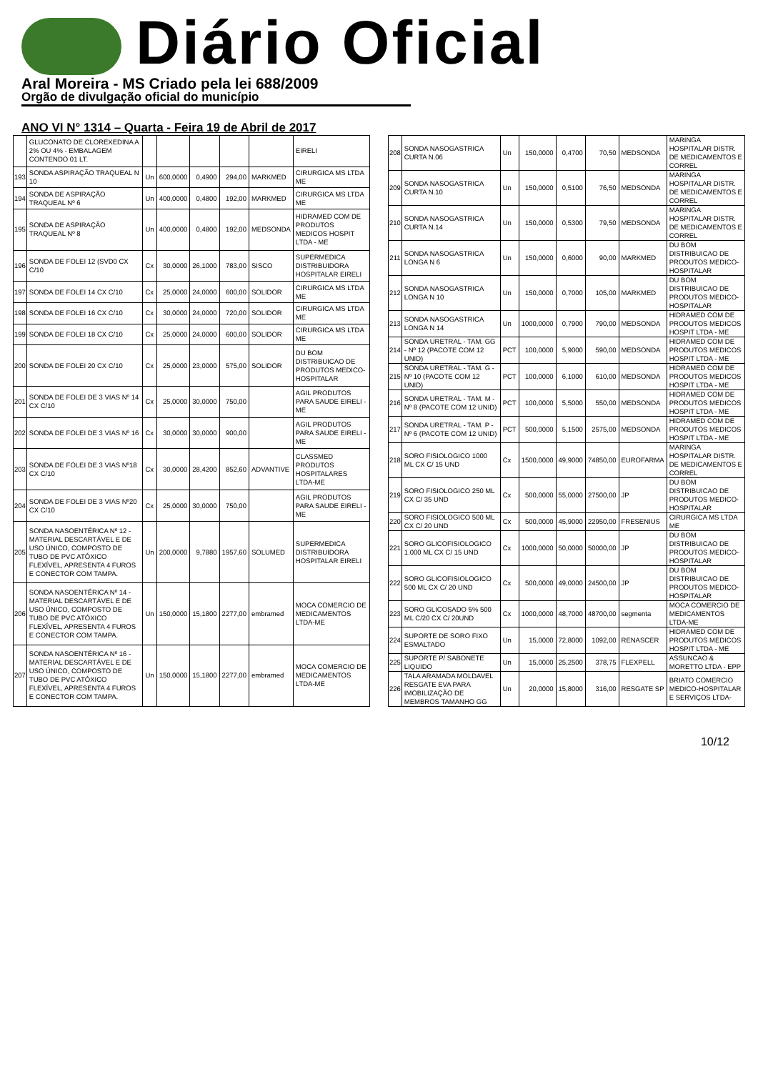Diário Oficial
Aral Moreira - MS Criado pela lei 688/2009
Orgão de divulgação oficial do município
ANO VI N° 1314 – Quarta - Feira 19 de Abril de 2017
| | GLUCONATO DE CLOREXEDINA A 2% OU 4% - EMBALAGEM CONTENDO 01 LT. | | | | | | EIRELI |
| 193 | SONDA ASPIRAÇÃO TRAQUEAL N 10 | Un | 600,0000 | 0,4900 | 294,00 | MARKMED | CIRURGICA MS LTDA ME |
| 194 | SONDA DE ASPIRAÇÃO TRAQUEAL Nº 6 | Un | 400,0000 | 0,4800 | 192,00 | MARKMED | CIRURGICA MS LTDA ME |
| 195 | SONDA DE ASPIRAÇÃO TRAQUEAL Nº 8 | Un | 400,0000 | 0,4800 | 192,00 | MEDSONDA | HIDRAMED COM DE PRODUTOS MEDICOS HOSPIT LTDA - ME |
| 196 | SONDA DE FOLEI 12 (SVD0 CX C/10 | Cx | 30,0000 | 26,1000 | 783,00 | SISCO | SUPERMEDICA DISTRIBUIDORA HOSPITALAR EIRELI |
| 197 | SONDA DE FOLEI 14 CX C/10 | Cx | 25,0000 | 24,0000 | 600,00 | SOLIDOR | CIRURGICA MS LTDA ME |
| 198 | SONDA DE FOLEI 16 CX C/10 | Cx | 30,0000 | 24,0000 | 720,00 | SOLIDOR | CIRURGICA MS LTDA ME |
| 199 | SONDA DE FOLEI 18 CX C/10 | Cx | 25,0000 | 24,0000 | 600,00 | SOLIDOR | CIRURGICA MS LTDA ME |
| 200 | SONDA DE FOLEI 20 CX C/10 | Cx | 25,0000 | 23,0000 | 575,00 | SOLIDOR | DU BOM DISTRIBUICAO DE PRODUTOS MEDICO-HOSPITALAR |
| 201 | SONDA DE FOLEI DE 3 VIAS Nº 14 CX C/10 | Cx | 25,0000 | 30,0000 | 750,00 | | AGIL PRODUTOS PARA SAUDE EIRELI - ME |
| 202 | SONDA DE FOLEI DE 3 VIAS Nº 16 | Cx | 30,0000 | 30,0000 | 900,00 | | AGIL PRODUTOS PARA SAUDE EIRELI - ME |
| 203 | SONDA DE FOLEI DE 3 VIAS Nº18 CX C/10 | Cx | 30,0000 | 28,4200 | 852,60 | ADVANTIVE | CLASSMED PRODUTOS HOSPITALARES LTDA-ME |
| 204 | SONDA DE FOLEI DE 3 VIAS Nº20 CX C/10 | Cx | 25,0000 | 30,0000 | 750,00 | | AGIL PRODUTOS PARA SAUDE EIRELI - ME |
| 205 | SONDA NASOENTÉRICA Nº 12 - MATERIAL DESCARTÁVEL E DE USO ÚNICO, COMPOSTO DE TUBO DE PVC ATÓXICO FLEXÍVEL, APRESENTA 4 FUROS E CONECTOR COM TAMPA. | Un | 200,0000 | 9,7880 | 1957,60 | SOLUMED | SUPERMEDICA DISTRIBUIDORA HOSPITALAR EIRELI |
| 206 | SONDA NASOENTÉRICA Nº 14 - MATERIAL DESCARTÁVEL E DE USO ÚNICO, COMPOSTO DE TUBO DE PVC ATÓXICO FLEXÍVEL, APRESENTA 4 FUROS E CONECTOR COM TAMPA. | Un | 150,0000 | 15,1800 | 2277,00 | embramed | MOCA COMERCIO DE MEDICAMENTOS LTDA-ME |
| 207 | SONDA NASOENTÉRICA Nº 16 - MATERIAL DESCARTÁVEL E DE USO ÚNICO, COMPOSTO DE TUBO DE PVC ATÓXICO FLEXÍVEL, APRESENTA 4 FUROS E CONECTOR COM TAMPA. | Un | 150,0000 | 15,1800 | 2277,00 | embramed | MOCA COMERCIO DE MEDICAMENTOS LTDA-ME |
| 208 | SONDA NASOGASTRICA CURTA N.06 | Un | 150,0000 | 0,4700 | 70,50 | MEDSONDA | MARINGA HOSPITALAR DISTR. DE MEDICAMENTOS E CORREL |
| 209 | SONDA NASOGASTRICA CURTA N.10 | Un | 150,0000 | 0,5100 | 76,50 | MEDSONDA | MARINGA HOSPITALAR DISTR. DE MEDICAMENTOS E CORREL |
| 210 | SONDA NASOGASTRICA CURTA N.14 | Un | 150,0000 | 0,5300 | 79,50 | MEDSONDA | MARINGA HOSPITALAR DISTR. DE MEDICAMENTOS E CORREL |
| 211 | SONDA NASOGASTRICA LONGA N 6 | Un | 150,0000 | 0,6000 | 90,00 | MARKMED | DU BOM DISTRIBUICAO DE PRODUTOS MEDICO-HOSPITALAR |
| 212 | SONDA NASOGASTRICA LONGA N 10 | Un | 150,0000 | 0,7000 | 105,00 | MARKMED | DU BOM DISTRIBUICAO DE PRODUTOS MEDICO-HOSPITALAR |
| 213 | SONDA NASOGASTRICA LONGA N 14 | Un | 1000,0000 | 0,7900 | 790,00 | MEDSONDA | HIDRAMED COM DE PRODUTOS MEDICOS HOSPIT LTDA - ME |
| 214 | SONDA URETRAL - TAM. GG - Nº 12 (PACOTE COM 12 UNID) | PCT | 100,0000 | 5,9000 | 590,00 | MEDSONDA | HIDRAMED COM DE PRODUTOS MEDICOS HOSPIT LTDA - ME |
| 215 | SONDA URETRAL - TAM. G - Nº 10 (PACOTE COM 12 UNID) | PCT | 100,0000 | 6,1000 | 610,00 | MEDSONDA | HIDRAMED COM DE PRODUTOS MEDICOS HOSPIT LTDA - ME |
| 216 | SONDA URETRAL - TAM. M - Nº 8 (PACOTE COM 12 UNID) | PCT | 100,0000 | 5,5000 | 550,00 | MEDSONDA | HIDRAMED COM DE PRODUTOS MEDICOS HOSPIT LTDA - ME |
| 217 | SONDA URETRAL - TAM. P - Nº 6 (PACOTE COM 12 UNID) | PCT | 500,0000 | 5,1500 | 2575,00 | MEDSONDA | HIDRAMED COM DE PRODUTOS MEDICOS HOSPIT LTDA - ME |
| 218 | SORO FISIOLOGICO 1000 ML CX C/ 15 UND | Cx | 1500,0000 | 49,9000 | 74850,00 | EUROFARMA | MARINGA HOSPITALAR DISTR. DE MEDICAMENTOS E CORREL |
| 219 | SORO FISIOLOGICO 250 ML CX C/ 35 UND | Cx | 500,0000 | 55,0000 | 27500,00 | JP | DU BOM DISTRIBUICAO DE PRODUTOS MEDICO-HOSPITALAR |
| 220 | SORO FISIOLOGICO 500 ML CX C/ 20 UND | Cx | 500,0000 | 45,9000 | 22950,00 | FRESENIUS | CIRURGICA MS LTDA ME |
| 221 | SORO GLICOFISIOLOGICO 1.000 ML CX C/ 15 UND | Cx | 1000,0000 | 50,0000 | 50000,00 | JP | DU BOM DISTRIBUICAO DE PRODUTOS MEDICO-HOSPITALAR |
| 222 | SORO GLICOFISIOLOGICO 500 ML CX C/ 20 UND | Cx | 500,0000 | 49,0000 | 24500,00 | JP | DU BOM DISTRIBUICAO DE PRODUTOS MEDICO-HOSPITALAR |
| 223 | SORO GLICOSADO 5% 500 ML C/20 CX C/ 20UND | Cx | 1000,0000 | 48,7000 | 48700,00 | segmenta | MOCA COMERCIO DE MEDICAMENTOS LTDA-ME |
| 224 | SUPORTE DE SORO FIXO ESMALTADO | Un | 15,0000 | 72,8000 | 1092,00 | RENASCER | HIDRAMED COM DE PRODUTOS MEDICOS HOSPIT LTDA - ME |
| 225 | SUPORTE P/ SABONETE LIQUIDO | Un | 15,0000 | 25,2500 | 378,75 | FLEXPELL | ASSUNCAO & MORETTO LTDA - EPP |
| 226 | TALA ARAMADA MOLDAVEL RESGATE EVA PARA IMOBILIZAÇÃO DE MEMBROS TAMANHO GG | Un | 20,0000 | 15,8000 | 316,00 | RESGATE SP | BRIATO COMERCIO MEDICO-HOSPITALAR E SERVIÇOS LTDA- |
10/12